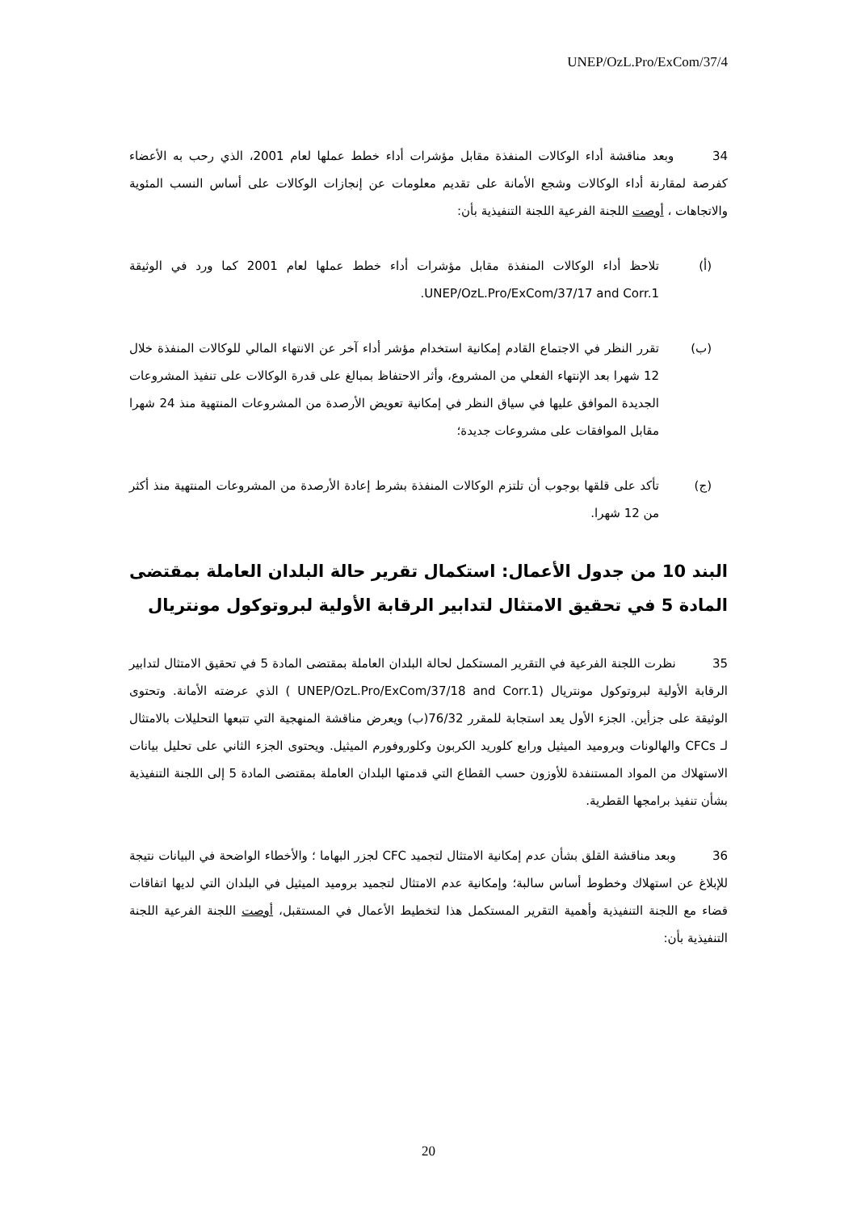UNEP/OzL.Pro/ExCom/37/4
34 وبعد مناقشة أداء الوكالات المنفذة مقابل مؤشرات أداء خطط عملها لعام 2001، الذي رحب به الأعضاء كفرصة لمقارنة أداء الوكالات وشجع الأمانة على تقديم معلومات عن إنجازات الوكالات على أساس النسب المئوية والاتجاهات ، أوصت اللجنة الفرعية اللجنة التنفيذية بأن:
(أ) تلاحظ أداء الوكالات المنفذة مقابل مؤشرات أداء خطط عملها لعام 2001 كما ورد في الوثيقة UNEP/OzL.Pro/ExCom/37/17 and Corr.1.
(ب) تقرر النظر في الاجتماع القادم إمكانية استخدام مؤشر أداء آخر عن الانتهاء المالي للوكالات المنفذة خلال 12 شهرا بعد الإنتهاء الفعلي من المشروع، وأثر الاحتفاظ بمبالغ على قدرة الوكالات على تنفيذ المشروعات الجديدة الموافق عليها في سياق النظر في إمكانية تعويض الأرصدة من المشروعات المنتهية منذ 24 شهرا مقابل الموافقات على مشروعات جديدة؛
(ج) تأكد على قلقها بوجوب أن تلتزم الوكالات المنفذة بشرط إعادة الأرصدة من المشروعات المنتهية منذ أكثر من 12 شهرا.
البند 10 من جدول الأعمال: استكمال تقرير حالة البلدان العاملة بمقتضى المادة 5 في تحقيق الامتثال لتدابير الرقابة الأولية لبروتوكول مونتريال
35 نظرت اللجنة الفرعية في التقرير المستكمل لحالة البلدان العاملة بمقتضى المادة 5 في تحقيق الامتثال لتدابير الرقابة الأولية لبروتوكول مونتريال (UNEP/OzL.Pro/ExCom/37/18 and Corr.1 ) الذي عرضته الأمانة. وتحتوى الوثيقة على جزأين. الجزء الأول يعد استجابة للمقرر 76/32(ب) ويعرض مناقشة المنهجية التي تتبعها التحليلات بالامتثال لـ CFCs والهالونات وبروميد الميثيل ورابع كلوريد الكربون وكلوروفورم الميثيل. ويحتوى الجزء الثاني على تحليل بيانات الاستهلاك من المواد المستنفدة للأوزون حسب القطاع التي قدمتها البلدان العاملة بمقتضى المادة 5 إلى اللجنة التنفيذية بشأن تنفيذ برامجها القطرية.
36 وبعد مناقشة القلق بشأن عدم إمكانية الامتثال لتجميد CFC لجزر البهاما ؛ والأخطاء الواضحة في البيانات نتيجة للإبلاغ عن استهلاك وخطوط أساس سالبة؛ وإمكانية عدم الامتثال لتجميد بروميد الميثيل في البلدان التي لديها اتفاقات قضاء مع اللجنة التنفيذية وأهمية التقرير المستكمل هذا لتخطيط الأعمال في المستقبل، أوصت اللجنة الفرعية اللجنة التنفيذية بأن:
20